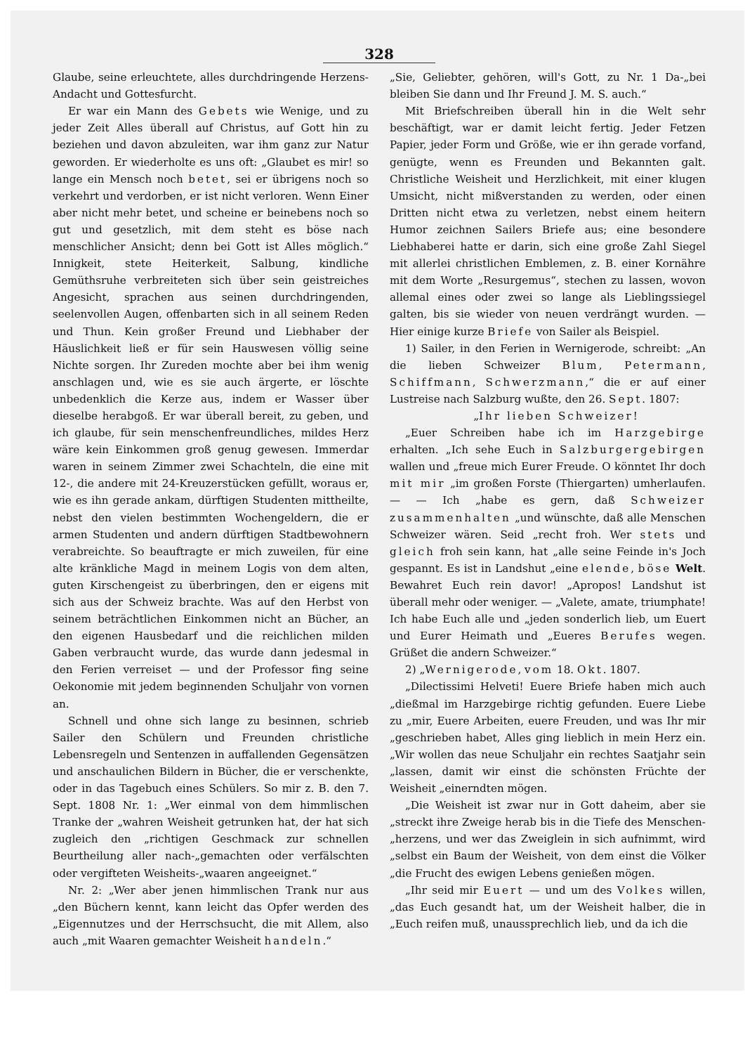328
Glaube, seine erleuchtete, alles durchdringende Herzens-Andacht und Gottesfurcht.
Er war ein Mann des Gebets wie Wenige, und zu jeder Zeit Alles überall auf Christus, auf Gott hin zu beziehen und davon abzuleiten, war ihm ganz zur Natur geworden. Er wiederholte es uns oft: „Glaubet es mir! so lange ein Mensch noch betet, sei er übrigens noch so verkehrt und verdorben, er ist nicht verloren. Wenn Einer aber nicht mehr betet, und scheine er beinebens noch so gut und gesetzlich, mit dem steht es böse nach menschlicher Ansicht; denn bei Gott ist Alles möglich.“ Innigkeit, stete Heiterkeit, Salbung, kindliche Gemüthsruhe verbreiteten sich über sein geistreiches Angesicht, sprachen aus seinen durchdringenden, seelenvollen Augen, offenbarten sich in all seinem Reden und Thun. Kein großer Freund und Liebhaber der Häuslichkeit ließ er für sein Hauswesen völlig seine Nichte sorgen. Ihr Zureden mochte aber bei ihm wenig anschlagen und, wie es sie auch ärgerte, er löschte unbedenklich die Kerze aus, indem er Wasser über dieselbe herabgoß. Er war überall bereit, zu geben, und ich glaube, für sein menschenfreundliches, mildes Herz wäre kein Einkommen groß genug gewesen. Immerdar waren in seinem Zimmer zwei Schachteln, die eine mit 12-, die andere mit 24-Kreuzerstücken gefüllt, woraus er, wie es ihn gerade ankam, dürftigen Studenten mittheilte, nebst den vielen bestimmten Wochengeldern, die er armen Studenten und andern dürftigen Stadtbewohnern verabreichte. So beauftragte er mich zuweilen, für eine alte kränkliche Magd in meinem Logis von dem alten, guten Kirschengeist zu überbringen, den er eigens mit sich aus der Schweiz brachte. Was auf den Herbst von seinem beträchtlichen Einkommen nicht an Bücher, an den eigenen Hausbedarf und die reichlichen milden Gaben verbraucht wurde, das wurde dann jedesmal in den Ferien verreiset — und der Professor fing seine Oekonomie mit jedem beginnenden Schuljahr von vornen an.
Schnell und ohne sich lange zu besinnen, schrieb Sailer den Schülern und Freunden christliche Lebensregeln und Sentenzen in auffallenden Gegensätzen und anschaulichen Bildern in Bücher, die er verschenkte, oder in das Tagebuch eines Schülers. So mir z. B. den 7. Sept. 1808 Nr. 1: „Wer einmal von dem himmlischen Tranke der „wahren Weisheit getrunken hat, der hat sich zugleich den „richtigen Geschmack zur schnellen Beurtheilung aller nach-„gemachten oder verfälschten oder vergifteten Weisheits-„waaren angeeignet.“
Nr. 2: „Wer aber jenen himmlischen Trank nur aus „den Büchern kennt, kann leicht das Opfer werden des „Eigennutzes und der Herrschsucht, die mit Allem, also auch „mit Waaren gemachter Weisheit handeln.“
„Sie, Geliebter, gehören, will's Gott, zu Nr. 1 Da-„bei bleiben Sie dann und Ihr Freund J. M. S. auch.“
Mit Briefschreiben überall hin in die Welt sehr beschäftigt, war er damit leicht fertig. Jeder Fetzen Papier, jeder Form und Größe, wie er ihn gerade vorfand, genügte, wenn es Freunden und Bekannten galt. Christliche Weisheit und Herzlichkeit, mit einer klugen Umsicht, nicht mißverstanden zu werden, oder einen Dritten nicht etwa zu verletzen, nebst einem heitern Humor zeichnen Sailers Briefe aus; eine besondere Liebhaberei hatte er darin, sich eine große Zahl Siegel mit allerlei christlichen Emblemen, z. B. einer Kornähre mit dem Worte „Resurgemus“, stechen zu lassen, wovon allemal eines oder zwei so lange als Lieblingssiegel galten, bis sie wieder von neuen verdrängt wurden. — Hier einige kurze Briefe von Sailer als Beispiel.
1) Sailer, in den Ferien in Wernigerode, schreibt: „An die lieben Schweizer Blum, Petermann, Schiffmann, Schwerzmann,“ die er auf einer Lustreise nach Salzburg wußte, den 26. Sept. 1807:
„Ihr lieben Schweizer!
„Euer Schreiben habe ich im Harzgebirge erhalten. „Ich sehe Euch in Salzburgergebirgen wallen und „freue mich Eurer Freude. O könntet Ihr doch mit mir „im großen Forste (Thiergarten) umherlaufen. — — Ich „habe es gern, daß Schweizer zusammenhalten „und wünschte, daß alle Menschen Schweizer wären. Seid „recht froh. Wer stets und gleich froh sein kann, hat „alle seine Feinde in's Joch gespannt. Es ist in Landshut „eine elende, böse Welt. Bewahret Euch rein davor! „Apropos! Landshut ist überall mehr oder weniger. — „Valete, amate, triumphate! Ich habe Euch alle und „jeden sonderlich lieb, um Euert und Eurer Heimath und „Eueres Berufes wegen. Grüßet die andern Schweizer.“
2) „Wernigerode, vom 18. Okt. 1807.
„Dilectissimi Helveti! Euere Briefe haben mich auch „dießmal im Harzgebirge richtig gefunden. Euere Liebe zu „mir, Euere Arbeiten, euere Freuden, und was Ihr mir „geschrieben habet, Alles ging lieblich in mein Herz ein. „Wir wollen das neue Schuljahr ein rechtes Saatjahr sein „lassen, damit wir einst die schönsten Früchte der Weisheit „einerndten mögen.
„Die Weisheit ist zwar nur in Gott daheim, aber sie „streckt ihre Zweige herab bis in die Tiefe des Menschen-„herzens, und wer das Zweiglein in sich aufnimmt, wird „selbst ein Baum der Weisheit, von dem einst die Völker „die Frucht des ewigen Lebens genießen mögen.
„Ihr seid mir Euert — und um des Volkes willen, „das Euch gesandt hat, um der Weisheit halber, die in „Euch reifen muß, unaussprechlich lieb, und da ich die